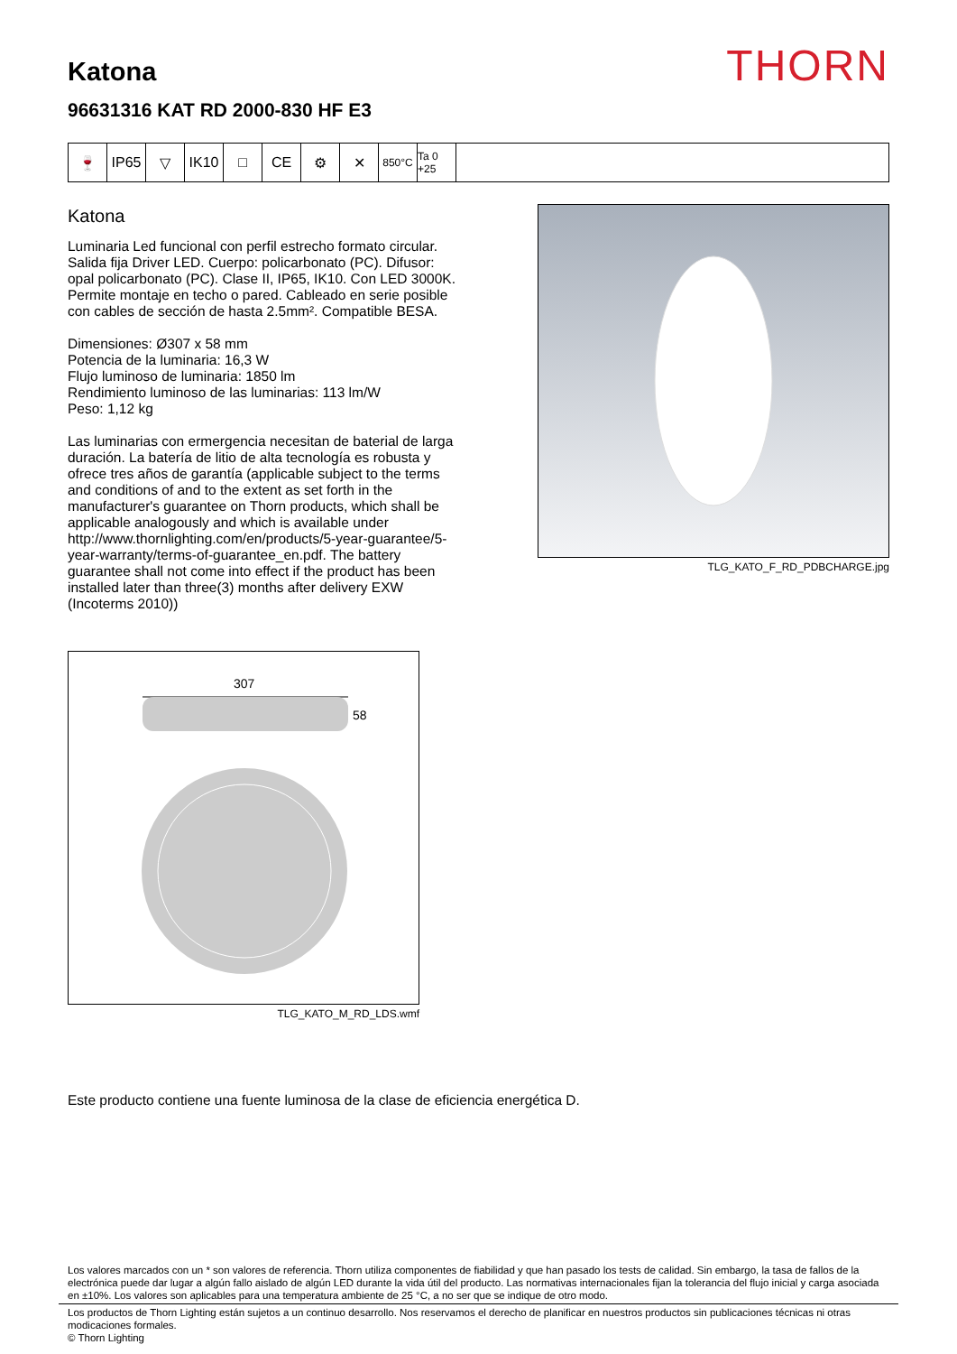Katona
96631316 KAT RD 2000-830 HF E3
THORN
🍷 IP65 ▽ IK10 □ CE ⚙ ✕
850°C Ta 0 +25
Katona
Luminaria Led funcional con perfil estrecho formato circular. Salida fija Driver LED. Cuerpo: policarbonato (PC). Difusor: opal policarbonato (PC). Clase II, IP65, IK10. Con LED 3000K. Permite montaje en techo o pared. Cableado en serie posible con cables de sección de hasta 2.5mm². Compatible BESA.
Dimensiones: Ø307 x 58 mm
Potencia de la luminaria: 16,3 W
Flujo luminoso de luminaria: 1850 lm
Rendimiento luminoso de las luminarias: 113 lm/W
Peso: 1,12 kg
Las luminarias con ermergencia necesitan de baterial de larga duración. La batería de litio de alta tecnología es robusta y ofrece tres años de garantía (applicable subject to the terms and conditions of and to the extent as set forth in the manufacturer's guarantee on Thorn products, which shall be applicable analogously and which is available under http://www.thornlighting.com/en/products/5-year-guarantee/5-year-warranty/terms-of-guarantee_en.pdf. The battery guarantee shall not come into effect if the product has been installed later than three(3) months after delivery EXW (Incoterms 2010))
TLG_KATO_F_RD_PDBCHARGE.jpg
307
58
TLG_KATO_M_RD_LDS.wmf
Este producto contiene una fuente luminosa de la clase de eficiencia energética D.
Los valores marcados con un * son valores de referencia. Thorn utiliza componentes de fiabilidad y que han pasado los tests de calidad. Sin embargo, la tasa de fallos de la electrónica puede dar lugar a algún fallo aislado de algún LED durante la vida útil del producto. Las normativas internacionales fijan la tolerancia del flujo inicial y carga asociada en ±10%. Los valores son aplicables para una temperatura ambiente de 25 °C, a no ser que se indique de otro modo.
Los productos de Thorn Lighting están sujetos a un continuo desarrollo. Nos reservamos el derecho de planificar en nuestros productos sin publicaciones técnicas ni otras modicaciones formales.
© Thorn Lighting